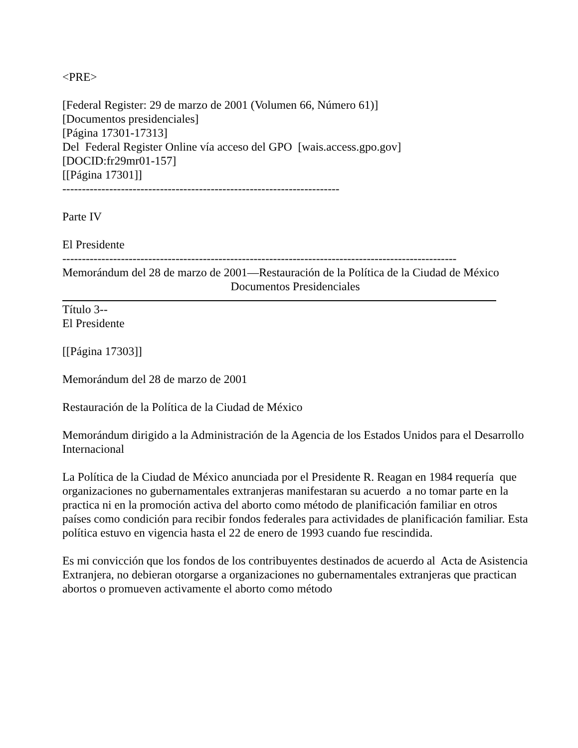<PRE>
[Federal Register: 29 de marzo de 2001 (Volumen 66, Número 61)]
[Documentos presidenciales]
[Página 17301-17313]
Del Federal Register Online vía acceso del GPO [wais.access.gpo.gov]
[DOCID:fr29mr01-157]
[[Página 17301]]
-----------------------------------------------------------------------
Parte IV
El Presidente
-----------------------------------------------------------------------------------------------------
Memorándum del 28 de marzo de 2001—Restauración de la Política de la Ciudad de México
Documentos Presidenciales
Título 3--
El Presidente
[[Página 17303]]
Memorándum del 28 de marzo de 2001
Restauración de la Política de la Ciudad de México
Memorándum dirigido a la Administración de la Agencia de los Estados Unidos para el Desarrollo Internacional
La Política de la Ciudad de México anunciada por el Presidente R. Reagan en 1984 requería que organizaciones no gubernamentales extranjeras manifestaran su acuerdo a no tomar parte en la practica ni en la promoción activa del aborto como método de planificación familiar en otros países como condición para recibir fondos federales para actividades de planificación familiar. Esta política estuvo en vigencia hasta el 22 de enero de 1993 cuando fue rescindida.
Es mi convicción que los fondos de los contribuyentes destinados de acuerdo al Acta de Asistencia Extranjera, no debieran otorgarse a organizaciones no gubernamentales extranjeras que practican abortos o promueven activamente el aborto como método